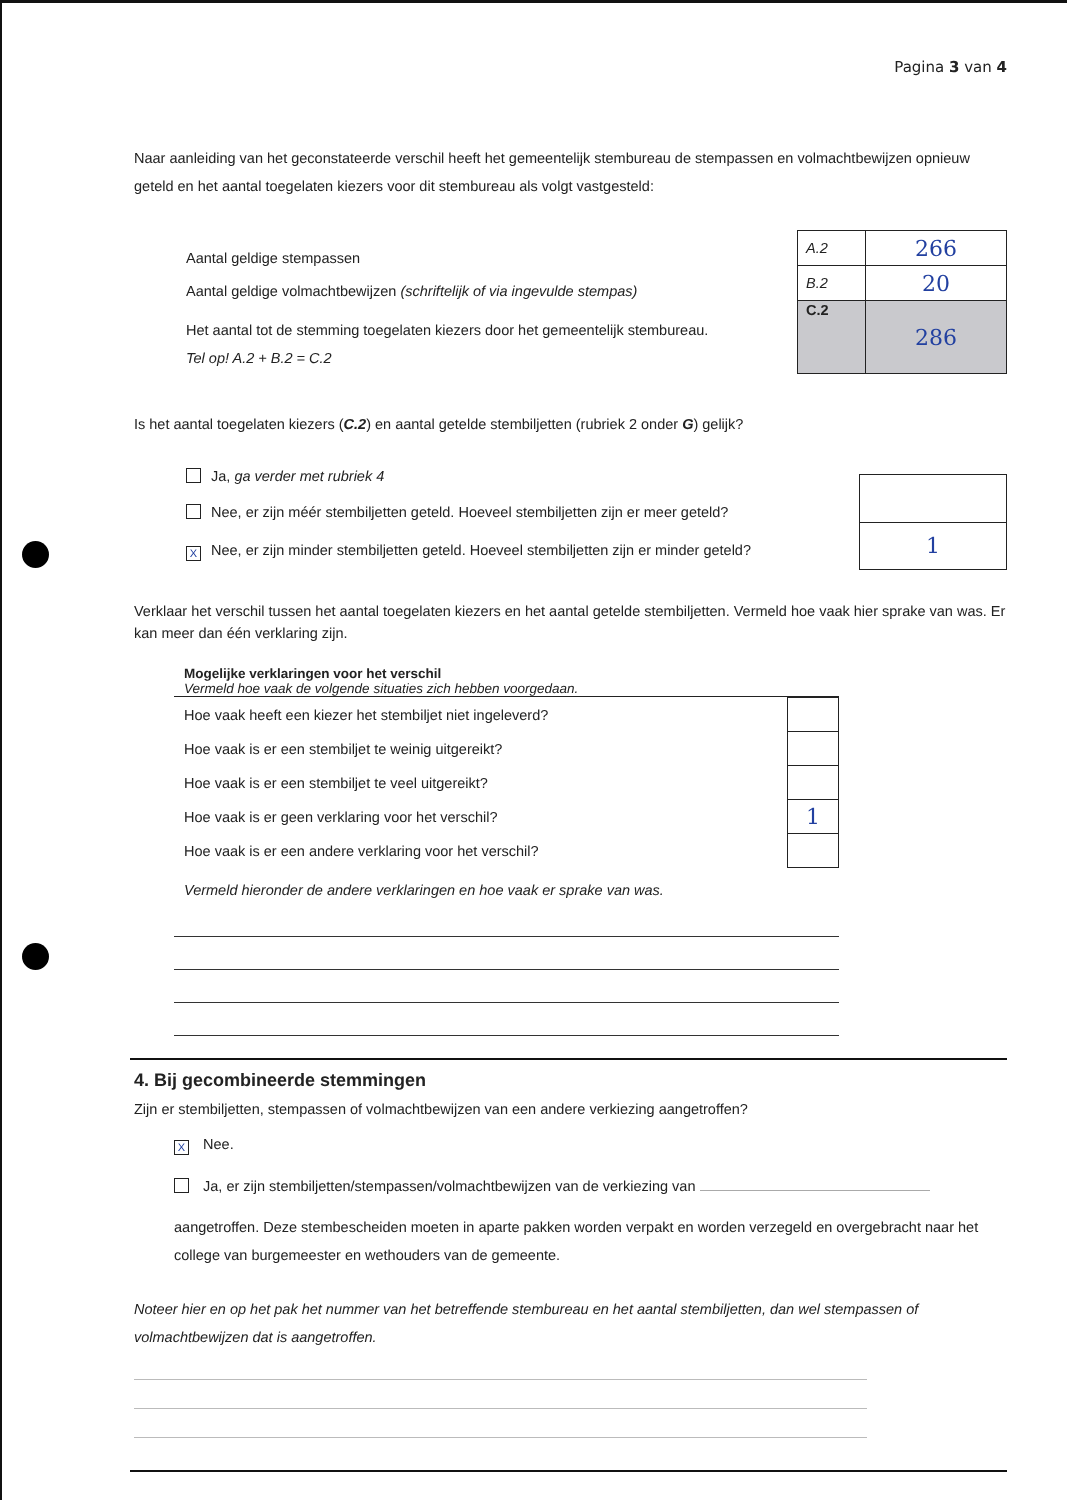Pagina 3 van 4
Naar aanleiding van het geconstateerde verschil heeft het gemeentelijk stembureau de stempassen en volmachtbewijzen opnieuw geteld en het aantal toegelaten kiezers voor dit stembureau als volgt vastgesteld:
Aantal geldige stempassen
Aantal geldige volmachtbewijzen (schriftelijk of via ingevulde stempas)
Het aantal tot de stemming toegelaten kiezers door het gemeentelijk stembureau.
Tel op! A.2 + B.2 = C.2
| A.2 | 266 |
| B.2 | 20 |
| C.2 | 286 |
Is het aantal toegelaten kiezers (C.2) en aantal getelde stembiljetten (rubriek 2 onder G) gelijk?
Ja, ga verder met rubriek 4
Nee, er zijn méér stembiljetten geteld. Hoeveel stembiljetten zijn er meer geteld?
X Nee, er zijn minder stembiljetten geteld. Hoeveel stembiljetten zijn er minder geteld?
| 1 |
Verklaar het verschil tussen het aantal toegelaten kiezers en het aantal getelde stembiljetten. Vermeld hoe vaak hier sprake van was. Er kan meer dan één verklaring zijn.
Mogelijke verklaringen voor het verschil
Vermeld hoe vaak de volgende situaties zich hebben voorgedaan.
| Hoe vaak heeft een kiezer het stembiljet niet ingeleverd? | |
| Hoe vaak is er een stembiljet te weinig uitgereikt? | |
| Hoe vaak is er een stembiljet te veel uitgereikt? | |
| Hoe vaak is er geen verklaring voor het verschil? | 1 |
| Hoe vaak is er een andere verklaring voor het verschil? | |
Vermeld hieronder de andere verklaringen en hoe vaak er sprake van was.
4. Bij gecombineerde stemmingen
Zijn er stembiljetten, stempassen of volmachtbewijzen van een andere verkiezing aangetroffen?
X Nee.
Ja, er zijn stembiljetten/stempassen/volmachtbewijzen van de verkiezing van
aangetroffen. Deze stembescheiden moeten in aparte pakken worden verpakt en worden verzegeld en overgebracht naar het college van burgemeester en wethouders van de gemeente.
Noteer hier en op het pak het nummer van het betreffende stembureau en het aantal stembiljetten, dan wel stempassen of volmachtbewijzen dat is aangetroffen.